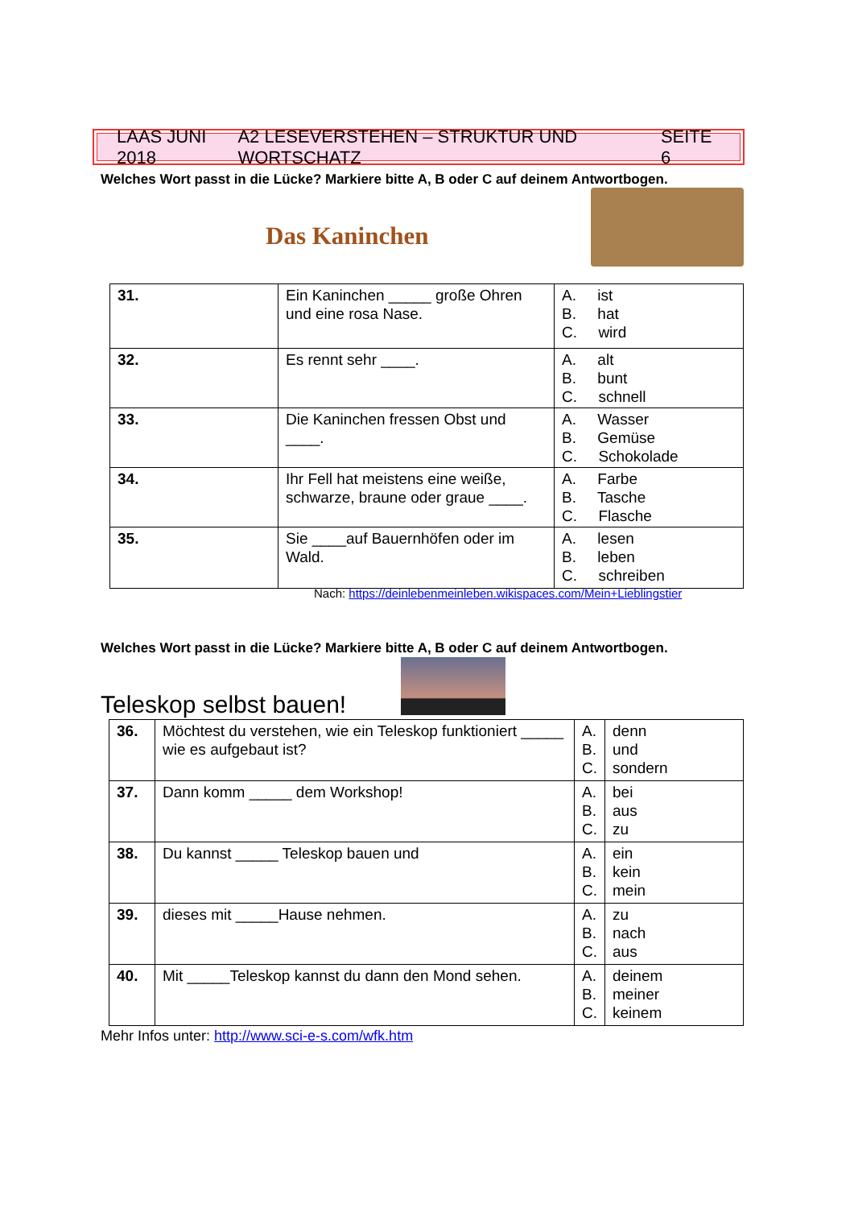LAAS JUNI 2018 A2 LESEVERSTEHEN – STRUKTUR UND WORTSCHATZ SEITE 6
Welches Wort passt in die Lücke? Markiere bitte A, B oder C auf deinem Antwortbogen.
Das Kaninchen
| 31. | Ein Kaninchen _____ große Ohren und eine rosa Nase. | A. ist B. hat C. wird |
| 32. | Es rennt sehr ____. | A. alt B. bunt C. schnell |
| 33. | Die Kaninchen fressen Obst und ____. | A. Wasser B. Gemüse C. Schokolade |
| 34. | Ihr Fell hat meistens eine weiße, schwarze, braune oder graue ____. | A. Farbe B. Tasche C. Flasche |
| 35. | Sie ____auf Bauernhöfen oder im Wald. | A. lesen B. leben C. schreiben |
Nach: https://deinlebenmeinleben.wikispaces.com/Mein+Lieblingstier
Welches Wort passt in die Lücke? Markiere bitte A, B oder C auf deinem Antwortbogen.
Teleskop selbst bauen!
| 36. | Möchtest du verstehen, wie ein Teleskop funktioniert _____ wie es aufgebaut ist? | A. B. C. | denn und sondern |
| 37. | Dann komm _____ dem Workshop! | A. B. C. | bei aus zu |
| 38. | Du kannst _____ Teleskop bauen und | A. B. C. | ein kein mein |
| 39. | dieses mit _____Hause nehmen. | A. B. C. | zu nach aus |
| 40. | Mit _____Teleskop kannst du dann den Mond sehen. | A. B. C. | deinem meiner keinem |
Mehr Infos unter: http://www.sci-e-s.com/wfk.htm